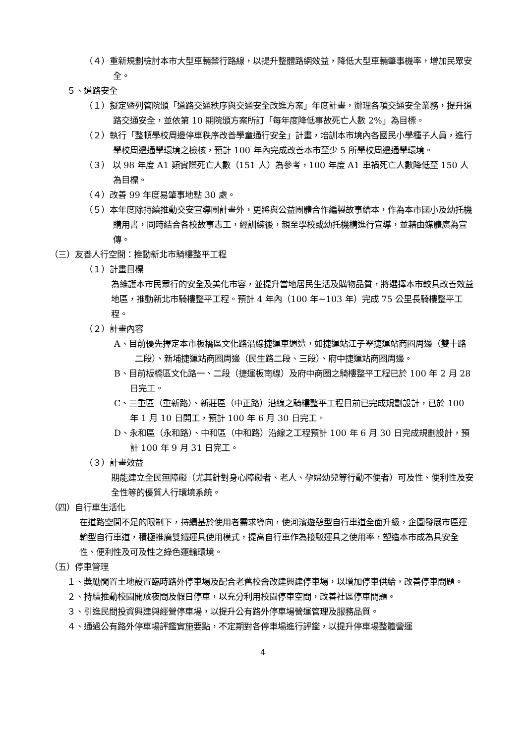（４）重新規劃檢討本市大型車輛禁行路線，以提升整體路網效益，降低大型車輛肇事機率，增加民眾安全。
５、道路安全
（１）擬定暨列管院頒「道路交通秩序與交通安全改進方案」年度計畫，辦理各項交通安全業務，提升道路交通安全，並依第 10 期院頒方案所訂「每年度降低事故死亡人數 2%」為目標。
（２）執行「整頓學校周邊停車秩序改善學童通行安全」計畫，培訓本市境內各國民小學種子人員，進行學校周邊通學環境之檢核，預計 100 年內完成改善本市至少 5 所學校周邊通學環境。
（３） 以 98 年度 A1 類實際死亡人數（151 人）為參考，100 年度 A1 車禍死亡人數降低至 150 人為目標。
（４）改善 99 年度易肇事地點 30 處。
（５）本年度除持續推動交安宣導團計畫外，更將與公益團體合作編製故事繪本，作為本市國小及幼托機購用書，同時結合各校故事志工，經訓練後，親至學校或幼托機構進行宣導，並藉由媒體廣為宣傳。
（三）友善人行空間：推動新北市騎樓整平工程
（１）計畫目標
為維護本市民眾行的安全及美化市容，並提升當地居民生活及購物品質，將選擇本市較具改善效益地區，推動新北市騎樓整平工程。預計 4 年內（100 年~103 年）完成 75 公里長騎樓整平工程。
（２）計畫內容
A、目前優先擇定本市板橋區文化路沿線捷運車週遭，如捷運站江子翠捷運站商圈周邊（雙十路二段）、新埔捷運站商圈周邊（民生路二段、三段）、府中捷運站商圈周邊。
B、目前板橋區文化路一、二段（捷運板南線）及府中商圈之騎樓整平工程已於 100 年 2 月 28 日完工。
C、三重區（重新路）、新莊區（中正路）沿線之騎樓整平工程目前已完成規劃設計，已於 100 年 1 月 10 日開工，預計 100 年 6 月 30 日完工。
D、永和區（永和路）、中和區（中和路）沿線之工程預計 100 年 6 月 30 日完成規劃設計，預計 100 年 9 月 31 日完工。
（３）計畫效益
期能建立全民無障礙（尤其針對身心障礙者、老人、孕婦幼兒等行動不便者）可及性、便利性及安全性等的優質人行環境系統。
（四）自行車生活化
在道路空間不足的限制下，持續基於使用者需求導向，使河濱遊憩型自行車道全面升級，企圖發展市區運輸型自行車道，積極推廣雙鐵運具使用模式，提高自行車作為接駁運具之使用率，塑造本市成為具安全性、便利性及可及性之綠色運輸環境。
（五）停車管理
１、獎勵閒置土地設置臨時路外停車場及配合老舊校舍改建興建停車場，以增加停車供給，改善停車問題。
２、持續推動校園開放夜間及假日停車，以充分利用校園停車空間，改善社區停車問題。
３、引進民間投資興建與經營停車場，以提升公有路外停車場營運管理及服務品質。
４、通過公有路外停車場評鑑實施要點，不定期對各停車場進行評鑑，以提升停車場整體營運
4